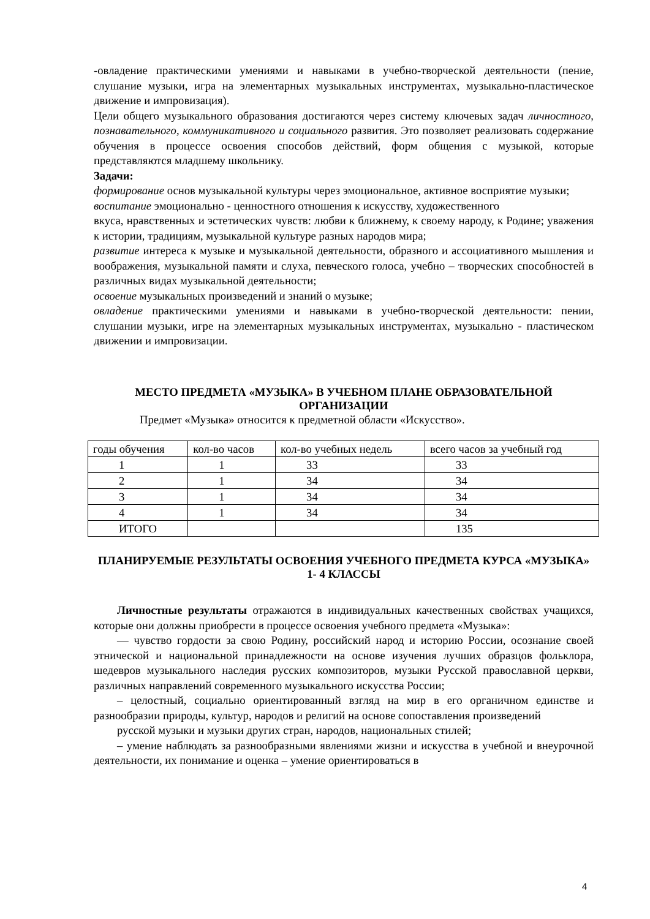-овладение практическими умениями и навыками в учебно-творческой деятельности (пение, слушание музыки, игра на элементарных музыкальных инструментах, музыкально-пластическое движение и импровизация).
Цели общего музыкального образования достигаются через систему ключевых задач личностного, познавательного, коммуникативного и социального развития. Это позволяет реализовать содержание обучения в процессе освоения способов действий, форм общения с музыкой, которые представляются младшему школьнику.
Задачи:
формирование основ музыкальной культуры через эмоциональное, активное восприятие музыки;
воспитание эмоционально - ценностного отношения к искусству, художественного
вкуса, нравственных и эстетических чувств: любви к ближнему, к своему народу, к Родине; уважения к истории, традициям, музыкальной культуре разных народов мира;
развитие интереса к музыке и музыкальной деятельности, образного и ассоциативного мышления и воображения, музыкальной памяти и слуха, певческого голоса, учебно – творческих способностей в различных видах музыкальной деятельности;
освоение музыкальных произведений и знаний о музыке;
овладение практическими умениями и навыками в учебно-творческой деятельности: пении, слушании музыки, игре на элементарных музыкальных инструментах, музыкально - пластическом движении и импровизации.
МЕСТО ПРЕДМЕТА «МУЗЫКА» В УЧЕБНОМ ПЛАНЕ ОБРАЗОВАТЕЛЬНОЙ ОРГАНИЗАЦИИ
Предмет «Музыка» относится к предметной области «Искусство».
| годы обучения | кол-во часов | кол-во учебных недель | всего часов за учебный год |
| 1 | 1 | 33 | 33 |
| 2 | 1 | 34 | 34 |
| 3 | 1 | 34 | 34 |
| 4 | 1 | 34 | 34 |
| ИТОГО | | | 135 |
ПЛАНИРУЕМЫЕ РЕЗУЛЬТАТЫ ОСВОЕНИЯ УЧЕБНОГО ПРЕДМЕТА КУРСА «МУЗЫКА» 1- 4 КЛАССЫ
Личностные результаты отражаются в индивидуальных качественных свойствах учащихся, которые они должны приобрести в процессе освоения учебного предмета «Музыка»:
— чувство гордости за свою Родину, российский народ и историю России, осознание своей этнической и национальной принадлежности на основе изучения лучших образцов фольклора, шедевров музыкального наследия русских композиторов, музыки Русской православной церкви, различных направлений современного музыкального искусства России;
– целостный, социально ориентированный взгляд на мир в его органичном единстве и разнообразии природы, культур, народов и религий на основе сопоставления произведений
русской музыки и музыки других стран, народов, национальных стилей;
– умение наблюдать за разнообразными явлениями жизни и искусства в учебной и внеурочной деятельности, их понимание и оценка – умение ориентироваться в
4